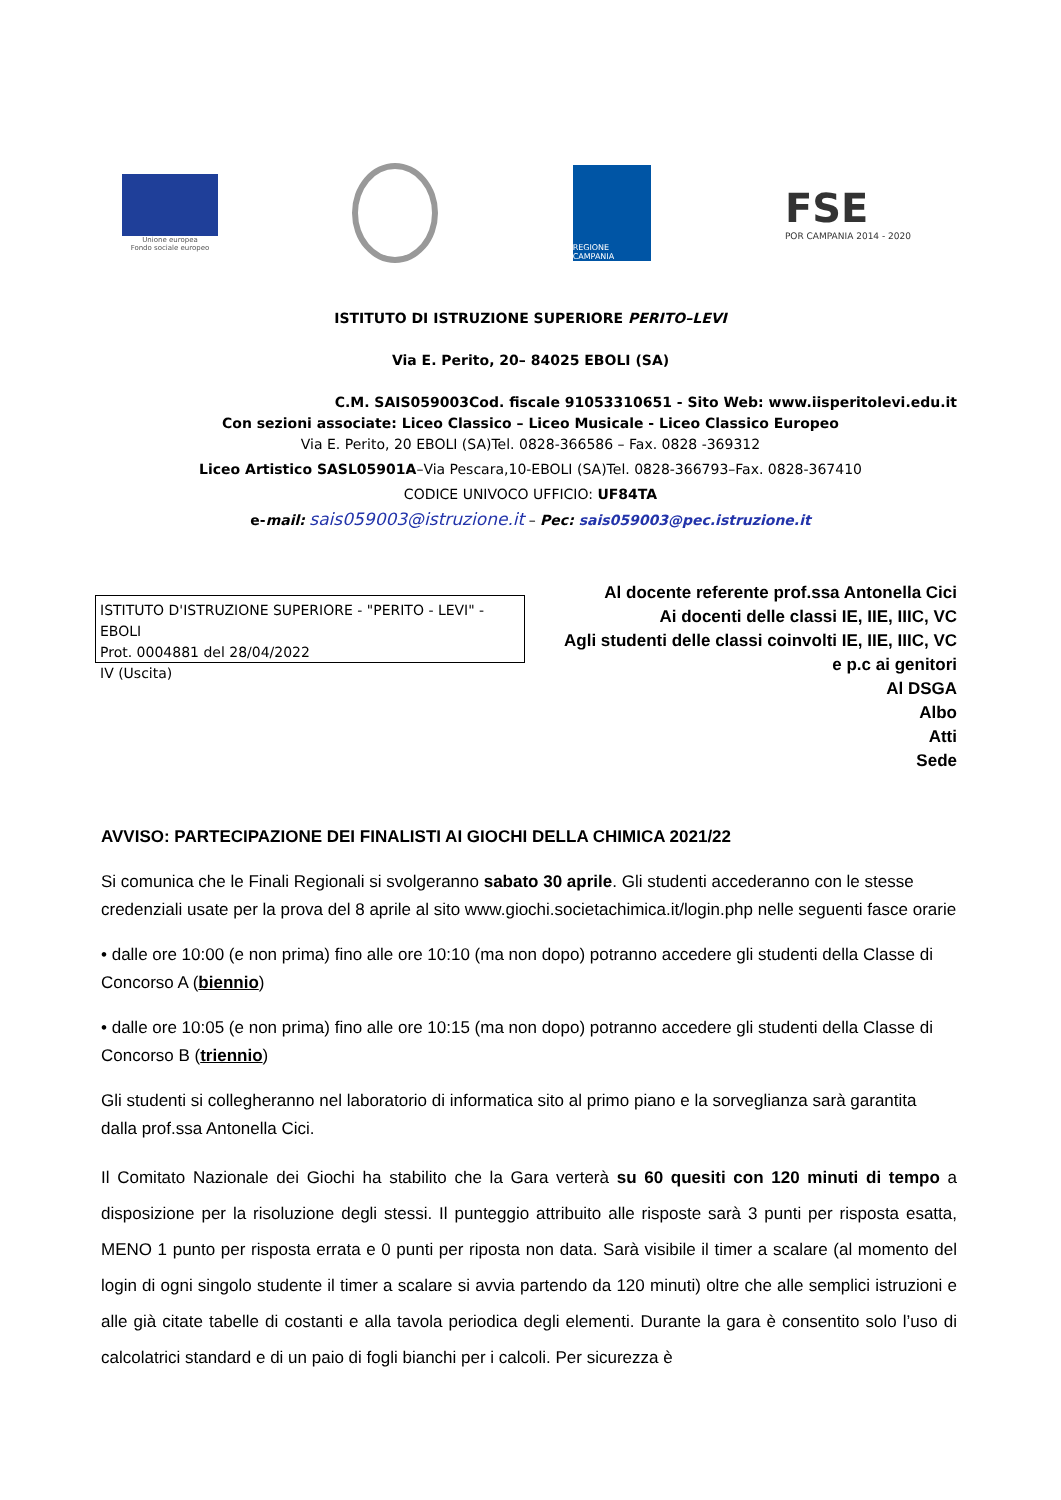Unione europea
Fondo sociale europeo
REGIONE CAMPANIA
FSE
POR CAMPANIA 2014 - 2020
ISTITUTO DI ISTRUZIONE SUPERIORE PERITO–LEVI
Via E. Perito, 20– 84025 EBOLI (SA)
C.M. SAIS059003Cod. fiscale 91053310651 - Sito Web: www.iisperitolevi.edu.it
Con sezioni associate: Liceo Classico – Liceo Musicale - Liceo Classico Europeo
Via E. Perito, 20 EBOLI (SA)Tel. 0828-366586 – Fax. 0828 -369312
Liceo Artistico SASL05901A–Via Pescara,10-EBOLI (SA)Tel. 0828-366793–Fax. 0828-367410
CODICE UNIVOCO UFFICIO: UF84TA
e-mail: sais059003@istruzione.it – Pec: sais059003@pec.istruzione.it
ISTITUTO D'ISTRUZIONE SUPERIORE - "PERITO - LEVI" -EBOLI
Prot. 0004881 del 28/04/2022
IV (Uscita)
Al docente referente prof.ssa Antonella Cici
Ai docenti delle classi IE, IIE, IIIC, VC
Agli studenti delle classi coinvolti IE, IIE, IIIC, VC
e p.c ai genitori
Al DSGA
Albo
Atti
Sede
AVVISO: PARTECIPAZIONE DEI FINALISTI AI GIOCHI DELLA CHIMICA 2021/22
Si comunica che le Finali Regionali si svolgeranno sabato 30 aprile. Gli studenti accederanno con le stesse credenziali usate per la prova del 8 aprile al sito www.giochi.societachimica.it/login.php nelle seguenti fasce orarie
• dalle ore 10:00 (e non prima) fino alle ore 10:10 (ma non dopo) potranno accedere gli studenti della Classe di Concorso A (biennio)
• dalle ore 10:05 (e non prima) fino alle ore 10:15 (ma non dopo) potranno accedere gli studenti della Classe di Concorso B (triennio)
Gli studenti si collegheranno nel laboratorio di informatica sito al primo piano e la sorveglianza sarà garantita dalla prof.ssa Antonella Cici.
Il Comitato Nazionale dei Giochi ha stabilito che la Gara verterà su 60 quesiti con 120 minuti di tempo a disposizione per la risoluzione degli stessi. Il punteggio attribuito alle risposte sarà 3 punti per risposta esatta, MENO 1 punto per risposta errata e 0 punti per riposta non data. Sarà visibile il timer a scalare (al momento del login di ogni singolo studente il timer a scalare si avvia partendo da 120 minuti) oltre che alle semplici istruzioni e alle già citate tabelle di costanti e alla tavola periodica degli elementi. Durante la gara è consentito solo l’uso di calcolatrici standard e di un paio di fogli bianchi per i calcoli. Per sicurezza è